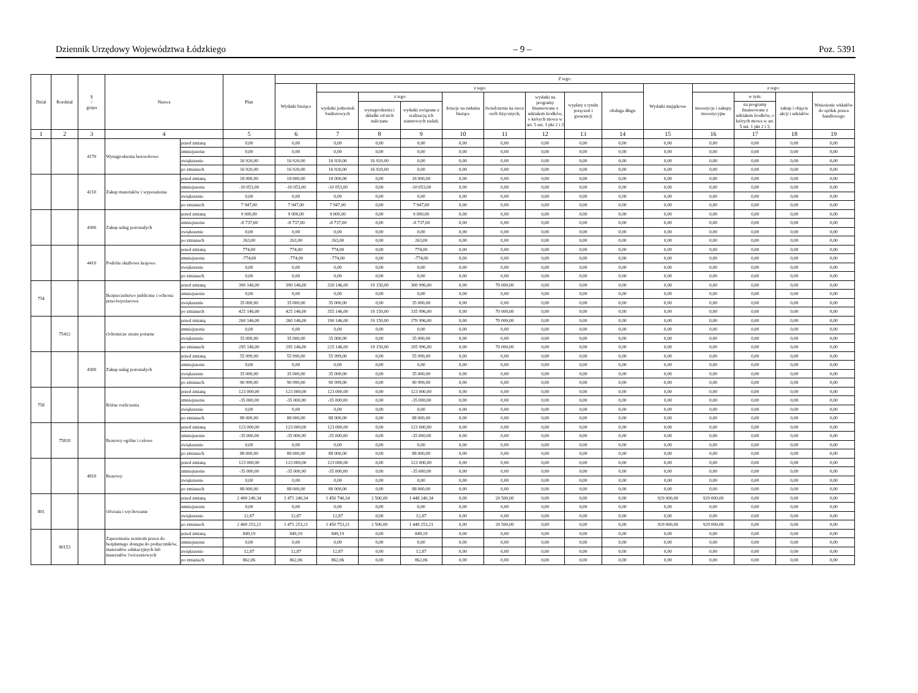Dziennik Urzędowy Województwa Łódzkiego – 9 – Poz. 5391
| Dział | Rozdział | § / grupa | Nazwa | | Plan | Z tego: | | | | | | | | | | | | | |
| --- | --- | --- | --- | --- | --- | --- | --- | --- | --- | --- | --- | --- | --- | --- | --- | --- | --- | --- | --- |
| | | | | | | Wydatki bieżące | z tego: | | | | | | | | Wydatki majątkowe | z tego: | | | |
| | | | | | | | wydatki jednostek budżetowych | z tego: | | dotacje na zadania bieżące | świadczenia na rzecz osób fizycznych; | wydatki na programy finansowane z udziałem środków, o których mowa w art. 5 ust. 1 pkt 2 i 3 | wypłaty z tytułu poręczeń i gwarancji | obsługa długu | | inwestycje i zakupy inwestycyjne | w tym: | zakup i objęcie akcji i udziałów | Wniesienie wkładów do spółek prawa handlowego |
| | | | | | | | | wynagrodzenia i składki od nich naliczane | wydatki związane z realizacją ich statutowych zadań; | | | | | | | | na programy finansowane z udziałem środków, o których mowa w art. 5 ust. 1 pkt 2 i 3, | | |
| 1 | 2 | 3 | 4 | | 5 | 6 | 7 | 8 | 9 | 10 | 11 | 12 | 13 | 14 | 15 | 16 | 17 | 18 | 19 |
| | | 4170 | Wynagrodzenia bezosobowe | przed zmianą | 0,00 | 0,00 | 0,00 | 0,00 | 0,00 | 0,00 | 0,00 | 0,00 | 0,00 | 0,00 | 0,00 | 0,00 | 0,00 | 0,00 | 0,00 |
| | | | | zmniejszenie | 0,00 | 0,00 | 0,00 | 0,00 | 0,00 | 0,00 | 0,00 | 0,00 | 0,00 | 0,00 | 0,00 | 0,00 | 0,00 | 0,00 | 0,00 |
| | | | | zwiększenie | 16 920,00 | 16 920,00 | 16 920,00 | 16 920,00 | 0,00 | 0,00 | 0,00 | 0,00 | 0,00 | 0,00 | 0,00 | 0,00 | 0,00 | 0,00 | 0,00 |
| | | | | po zmianach | 16 920,00 | 16 920,00 | 16 920,00 | 16 920,00 | 0,00 | 0,00 | 0,00 | 0,00 | 0,00 | 0,00 | 0,00 | 0,00 | 0,00 | 0,00 | 0,00 |
| | | 4210 | Zakup materiałów i wyposażenia | przed zmianą | 18 000,00 | 18 000,00 | 18 000,00 | 0,00 | 18 000,00 | 0,00 | 0,00 | 0,00 | 0,00 | 0,00 | 0,00 | 0,00 | 0,00 | 0,00 | 0,00 |
| | | | | zmniejszenie | -10 053,00 | -10 053,00 | -10 053,00 | 0,00 | -10 053,00 | 0,00 | 0,00 | 0,00 | 0,00 | 0,00 | 0,00 | 0,00 | 0,00 | 0,00 | 0,00 |
| | | | | zwiększenie | 0,00 | 0,00 | 0,00 | 0,00 | 0,00 | 0,00 | 0,00 | 0,00 | 0,00 | 0,00 | 0,00 | 0,00 | 0,00 | 0,00 | 0,00 |
| | | | | po zmianach | 7 947,00 | 7 947,00 | 7 947,00 | 0,00 | 7 947,00 | 0,00 | 0,00 | 0,00 | 0,00 | 0,00 | 0,00 | 0,00 | 0,00 | 0,00 | 0,00 |
| | | 4300 | Zakup usług pozostałych | przed zmianą | 9 000,00 | 9 000,00 | 9 000,00 | 0,00 | 9 000,00 | 0,00 | 0,00 | 0,00 | 0,00 | 0,00 | 0,00 | 0,00 | 0,00 | 0,00 | 0,00 |
| | | | | zmniejszenie | -8 737,00 | -8 737,00 | -8 737,00 | 0,00 | -8 737,00 | 0,00 | 0,00 | 0,00 | 0,00 | 0,00 | 0,00 | 0,00 | 0,00 | 0,00 | 0,00 |
| | | | | zwiększenie | 0,00 | 0,00 | 0,00 | 0,00 | 0,00 | 0,00 | 0,00 | 0,00 | 0,00 | 0,00 | 0,00 | 0,00 | 0,00 | 0,00 | 0,00 |
| | | | | po zmianach | 263,00 | 263,00 | 263,00 | 0,00 | 263,00 | 0,00 | 0,00 | 0,00 | 0,00 | 0,00 | 0,00 | 0,00 | 0,00 | 0,00 | 0,00 |
| | | 4410 | Podróże służbowe krajowe | przed zmianą | 774,00 | 774,00 | 774,00 | 0,00 | 774,00 | 0,00 | 0,00 | 0,00 | 0,00 | 0,00 | 0,00 | 0,00 | 0,00 | 0,00 | 0,00 |
| | | | | zmniejszenie | -774,00 | -774,00 | -774,00 | 0,00 | -774,00 | 0,00 | 0,00 | 0,00 | 0,00 | 0,00 | 0,00 | 0,00 | 0,00 | 0,00 | 0,00 |
| | | | | zwiększenie | 0,00 | 0,00 | 0,00 | 0,00 | 0,00 | 0,00 | 0,00 | 0,00 | 0,00 | 0,00 | 0,00 | 0,00 | 0,00 | 0,00 | 0,00 |
| | | | | po zmianach | 0,00 | 0,00 | 0,00 | 0,00 | 0,00 | 0,00 | 0,00 | 0,00 | 0,00 | 0,00 | 0,00 | 0,00 | 0,00 | 0,00 | 0,00 |
| 754 | | | Bezpieczeństwo publiczne i ochrona przeciwpożarowa | przed zmianą | 390 146,00 | 390 146,00 | 320 146,00 | 19 150,00 | 300 996,00 | 0,00 | 70 000,00 | 0,00 | 0,00 | 0,00 | 0,00 | 0,00 | 0,00 | 0,00 | 0,00 |
| | | | | zmniejszenie | 0,00 | 0,00 | 0,00 | 0,00 | 0,00 | 0,00 | 0,00 | 0,00 | 0,00 | 0,00 | 0,00 | 0,00 | 0,00 | 0,00 | 0,00 |
| | | | | zwiększenie | 35 000,00 | 35 000,00 | 35 000,00 | 0,00 | 35 000,00 | 0,00 | 0,00 | 0,00 | 0,00 | 0,00 | 0,00 | 0,00 | 0,00 | 0,00 | 0,00 |
| | | | | po zmianach | 425 146,00 | 425 146,00 | 355 146,00 | 19 150,00 | 335 996,00 | 0,00 | 70 000,00 | 0,00 | 0,00 | 0,00 | 0,00 | 0,00 | 0,00 | 0,00 | 0,00 |
| | 75412 | | Ochotnicze straże pożarne | przed zmianą | 260 146,00 | 260 146,00 | 190 146,00 | 19 150,00 | 170 996,00 | 0,00 | 70 000,00 | 0,00 | 0,00 | 0,00 | 0,00 | 0,00 | 0,00 | 0,00 | 0,00 |
| | | | | zmniejszenie | 0,00 | 0,00 | 0,00 | 0,00 | 0,00 | 0,00 | 0,00 | 0,00 | 0,00 | 0,00 | 0,00 | 0,00 | 0,00 | 0,00 | 0,00 |
| | | | | zwiększenie | 35 000,00 | 35 000,00 | 35 000,00 | 0,00 | 35 000,00 | 0,00 | 0,00 | 0,00 | 0,00 | 0,00 | 0,00 | 0,00 | 0,00 | 0,00 | 0,00 |
| | | | | po zmianach | 295 146,00 | 295 146,00 | 225 146,00 | 19 150,00 | 205 996,00 | 0,00 | 70 000,00 | 0,00 | 0,00 | 0,00 | 0,00 | 0,00 | 0,00 | 0,00 | 0,00 |
| | | 4300 | Zakup usług pozostałych | przed zmianą | 55 999,00 | 55 999,00 | 55 999,00 | 0,00 | 55 999,00 | 0,00 | 0,00 | 0,00 | 0,00 | 0,00 | 0,00 | 0,00 | 0,00 | 0,00 | 0,00 |
| | | | | zmniejszenie | 0,00 | 0,00 | 0,00 | 0,00 | 0,00 | 0,00 | 0,00 | 0,00 | 0,00 | 0,00 | 0,00 | 0,00 | 0,00 | 0,00 | 0,00 |
| | | | | zwiększenie | 35 000,00 | 35 000,00 | 35 000,00 | 0,00 | 35 000,00 | 0,00 | 0,00 | 0,00 | 0,00 | 0,00 | 0,00 | 0,00 | 0,00 | 0,00 | 0,00 |
| | | | | po zmianach | 90 999,00 | 90 999,00 | 90 999,00 | 0,00 | 90 999,00 | 0,00 | 0,00 | 0,00 | 0,00 | 0,00 | 0,00 | 0,00 | 0,00 | 0,00 | 0,00 |
| 758 | | | Różne rozliczenia | przed zmianą | 123 000,00 | 123 000,00 | 123 000,00 | 0,00 | 123 000,00 | 0,00 | 0,00 | 0,00 | 0,00 | 0,00 | 0,00 | 0,00 | 0,00 | 0,00 | 0,00 |
| | | | | zmniejszenie | -35 000,00 | -35 000,00 | -35 000,00 | 0,00 | -35 000,00 | 0,00 | 0,00 | 0,00 | 0,00 | 0,00 | 0,00 | 0,00 | 0,00 | 0,00 | 0,00 |
| | | | | zwiększenie | 0,00 | 0,00 | 0,00 | 0,00 | 0,00 | 0,00 | 0,00 | 0,00 | 0,00 | 0,00 | 0,00 | 0,00 | 0,00 | 0,00 | 0,00 |
| | | | | po zmianach | 88 000,00 | 88 000,00 | 88 000,00 | 0,00 | 88 000,00 | 0,00 | 0,00 | 0,00 | 0,00 | 0,00 | 0,00 | 0,00 | 0,00 | 0,00 | 0,00 |
| | 75818 | | Rezerwy ogólne i celowe | przed zmianą | 123 000,00 | 123 000,00 | 123 000,00 | 0,00 | 123 000,00 | 0,00 | 0,00 | 0,00 | 0,00 | 0,00 | 0,00 | 0,00 | 0,00 | 0,00 | 0,00 |
| | | | | zmniejszenie | -35 000,00 | -35 000,00 | -35 000,00 | 0,00 | -35 000,00 | 0,00 | 0,00 | 0,00 | 0,00 | 0,00 | 0,00 | 0,00 | 0,00 | 0,00 | 0,00 |
| | | | | zwiększenie | 0,00 | 0,00 | 0,00 | 0,00 | 0,00 | 0,00 | 0,00 | 0,00 | 0,00 | 0,00 | 0,00 | 0,00 | 0,00 | 0,00 | 0,00 |
| | | | | po zmianach | 88 000,00 | 88 000,00 | 88 000,00 | 0,00 | 88 000,00 | 0,00 | 0,00 | 0,00 | 0,00 | 0,00 | 0,00 | 0,00 | 0,00 | 0,00 | 0,00 |
| | | 4810 | Rezerwy | przed zmianą | 123 000,00 | 123 000,00 | 123 000,00 | 0,00 | 123 000,00 | 0,00 | 0,00 | 0,00 | 0,00 | 0,00 | 0,00 | 0,00 | 0,00 | 0,00 | 0,00 |
| | | | | zmniejszenie | -35 000,00 | -35 000,00 | -35 000,00 | 0,00 | -35 000,00 | 0,00 | 0,00 | 0,00 | 0,00 | 0,00 | 0,00 | 0,00 | 0,00 | 0,00 | 0,00 |
| | | | | zwiększenie | 0,00 | 0,00 | 0,00 | 0,00 | 0,00 | 0,00 | 0,00 | 0,00 | 0,00 | 0,00 | 0,00 | 0,00 | 0,00 | 0,00 | 0,00 |
| | | | | po zmianach | 88 000,00 | 88 000,00 | 88 000,00 | 0,00 | 88 000,00 | 0,00 | 0,00 | 0,00 | 0,00 | 0,00 | 0,00 | 0,00 | 0,00 | 0,00 | 0,00 |
| 801 | | | Oświata i wychowanie | przed zmianą | 2 400 240,34 | 1 471 240,34 | 1 450 740,34 | 2 500,00 | 1 448 240,34 | 0,00 | 20 500,00 | 0,00 | 0,00 | 0,00 | 929 000,00 | 929 000,00 | 0,00 | 0,00 | 0,00 |
| | | | | zmniejszenie | 0,00 | 0,00 | 0,00 | 0,00 | 0,00 | 0,00 | 0,00 | 0,00 | 0,00 | 0,00 | 0,00 | 0,00 | 0,00 | 0,00 | 0,00 |
| | | | | zwiększenie | 12,87 | 12,87 | 12,87 | 0,00 | 12,87 | 0,00 | 0,00 | 0,00 | 0,00 | 0,00 | 0,00 | 0,00 | 0,00 | 0,00 | 0,00 |
| | | | | po zmianach | 2 400 253,21 | 1 471 253,21 | 1 450 753,21 | 2 500,00 | 1 448 253,21 | 0,00 | 20 500,00 | 0,00 | 0,00 | 0,00 | 929 000,00 | 929 000,00 | 0,00 | 0,00 | 0,00 |
| | 80153 | | Zapewnienie uczniom prawa do bezpłatnego dostępu do podręczników, materiałów edukacyjnych lub materiałów ćwiczeniowych | przed zmianą | 849,19 | 849,19 | 849,19 | 0,00 | 849,19 | 0,00 | 0,00 | 0,00 | 0,00 | 0,00 | 0,00 | 0,00 | 0,00 | 0,00 | 0,00 |
| | | | | zmniejszenie | 0,00 | 0,00 | 0,00 | 0,00 | 0,00 | 0,00 | 0,00 | 0,00 | 0,00 | 0,00 | 0,00 | 0,00 | 0,00 | 0,00 | 0,00 |
| | | | | zwiększenie | 12,87 | 12,87 | 12,87 | 0,00 | 12,87 | 0,00 | 0,00 | 0,00 | 0,00 | 0,00 | 0,00 | 0,00 | 0,00 | 0,00 | 0,00 |
| | | | | po zmianach | 862,06 | 862,06 | 862,06 | 0,00 | 862,06 | 0,00 | 0,00 | 0,00 | 0,00 | 0,00 | 0,00 | 0,00 | 0,00 | 0,00 | 0,00 |